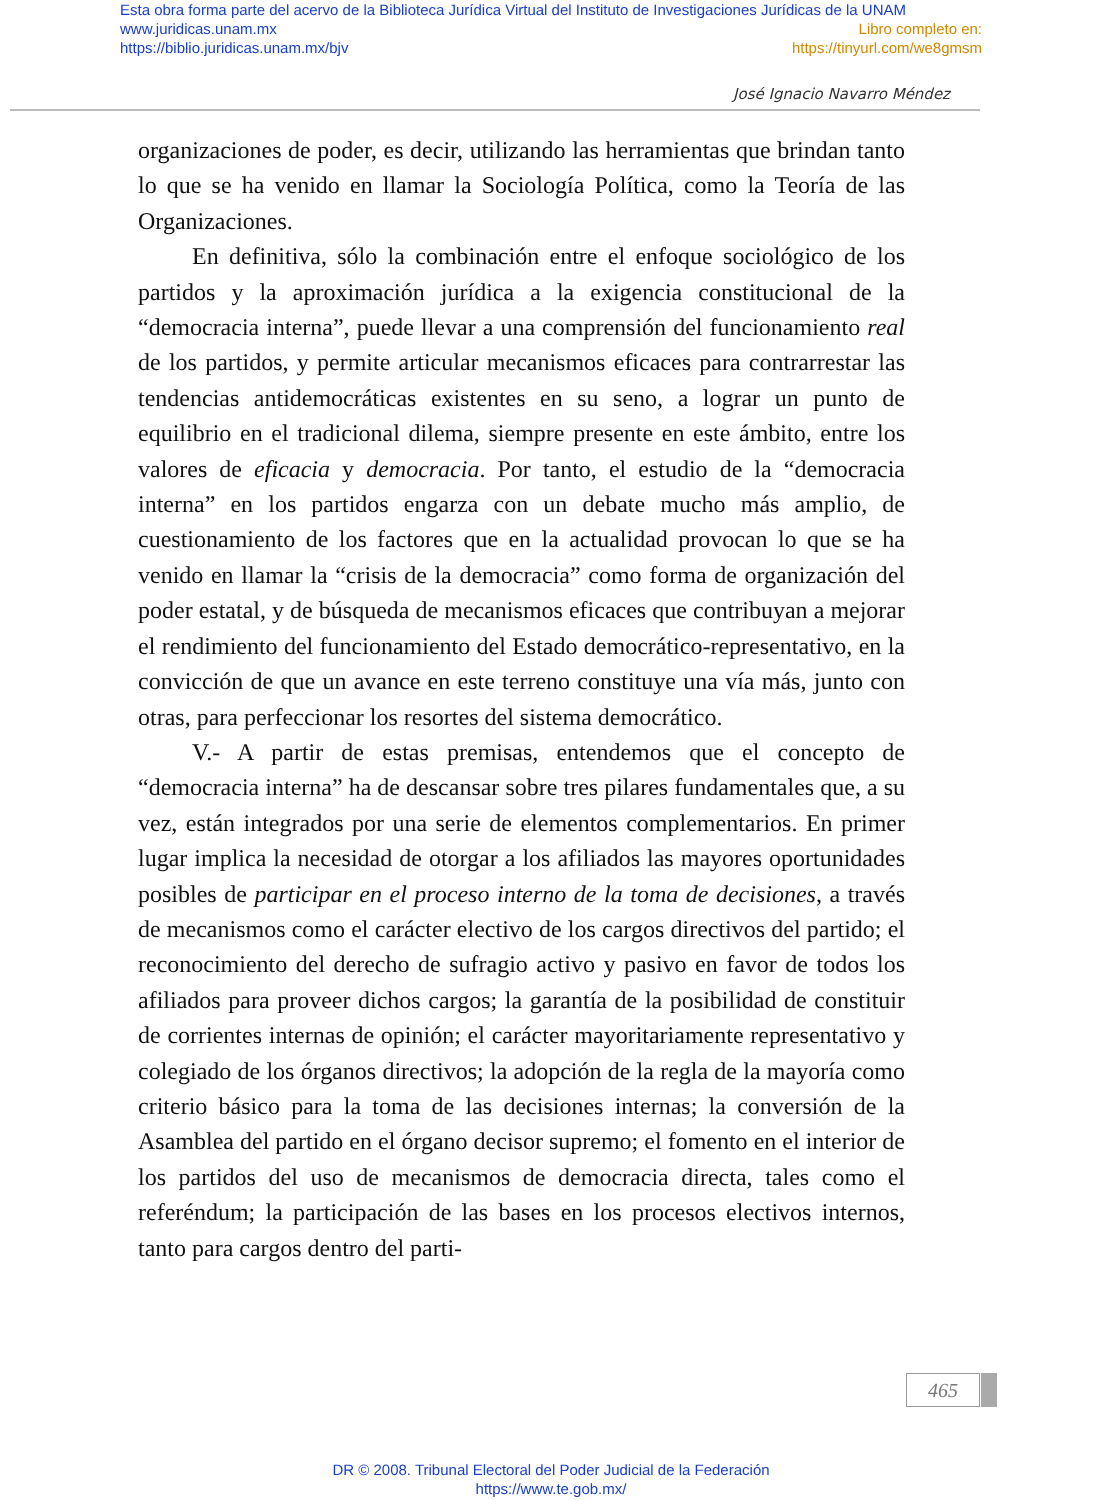Esta obra forma parte del acervo de la Biblioteca Jurídica Virtual del Instituto de Investigaciones Jurídicas de la UNAM
www.juridicas.unam.mx Libro completo en:
https://biblio.juridicas.unam.mx/bjv https://tinyurl.com/we8gmsm
José Ignacio Navarro Méndez
organizaciones de poder, es decir, utilizando las herramientas que brindan tanto lo que se ha venido en llamar la Sociología Política, como la Teoría de las Organizaciones.
En definitiva, sólo la combinación entre el enfoque sociológico de los partidos y la aproximación jurídica a la exigencia constitucional de la “democracia interna”, puede llevar a una comprensión del funcionamiento real de los partidos, y permite articular mecanismos eficaces para contrarrestar las tendencias antidemocráticas existentes en su seno, a lograr un punto de equilibrio en el tradicional dilema, siempre presente en este ámbito, entre los valores de eficacia y democracia. Por tanto, el estudio de la “democracia interna” en los partidos engarza con un debate mucho más amplio, de cuestionamiento de los factores que en la actualidad provocan lo que se ha venido en llamar la “crisis de la democracia” como forma de organización del poder estatal, y de búsqueda de mecanismos eficaces que contribuyan a mejorar el rendimiento del funcionamiento del Estado democrático-representativo, en la convicción de que un avance en este terreno constituye una vía más, junto con otras, para perfeccionar los resortes del sistema democrático.
V.- A partir de estas premisas, entendemos que el concepto de “democracia interna” ha de descansar sobre tres pilares fundamentales que, a su vez, están integrados por una serie de elementos complementarios. En primer lugar implica la necesidad de otorgar a los afiliados las mayores oportunidades posibles de participar en el proceso interno de la toma de decisiones, a través de mecanismos como el carácter electivo de los cargos directivos del partido; el reconocimiento del derecho de sufragio activo y pasivo en favor de todos los afiliados para proveer dichos cargos; la garantía de la posibilidad de constituir de corrientes internas de opinión; el carácter mayoritariamente representativo y colegiado de los órganos directivos; la adopción de la regla de la mayoría como criterio básico para la toma de las decisiones internas; la conversión de la Asamblea del partido en el órgano decisor supremo; el fomento en el interior de los partidos del uso de mecanismos de democracia directa, tales como el referéndum; la participación de las bases en los procesos electivos internos, tanto para cargos dentro del parti-
465
DR © 2008. Tribunal Electoral del Poder Judicial de la Federación
https://www.te.gob.mx/